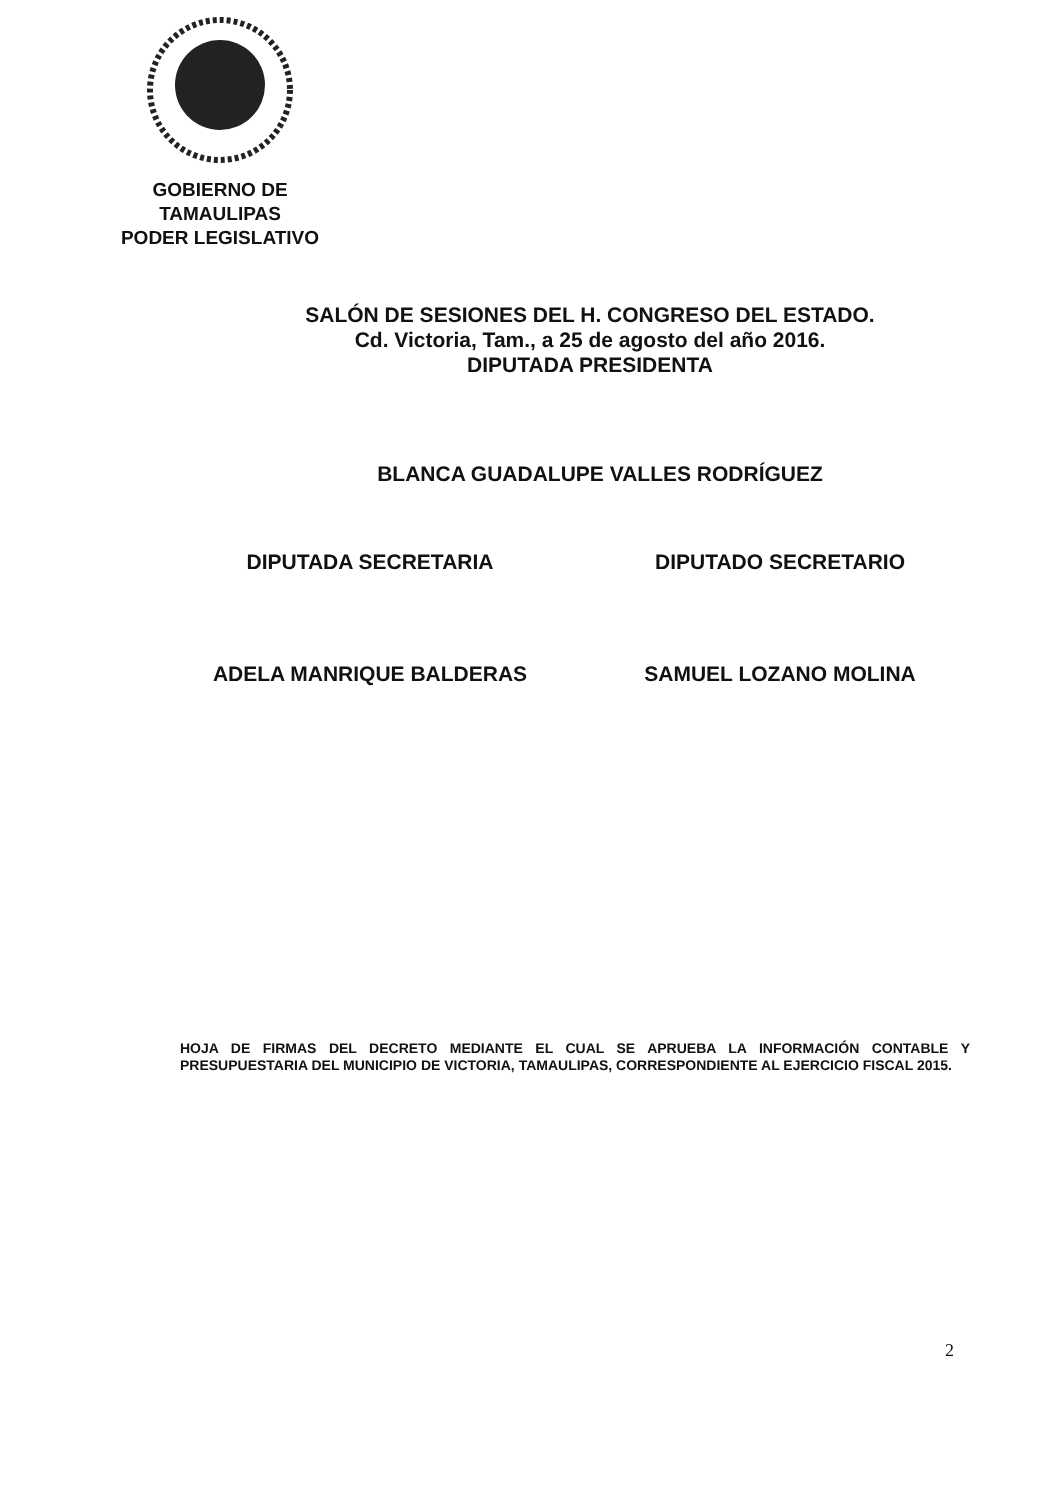GOBIERNO DE TAMAULIPAS
PODER LEGISLATIVO
SALÓN DE SESIONES DEL H. CONGRESO DEL ESTADO.
Cd. Victoria, Tam., a 25 de agosto del año 2016.
DIPUTADA PRESIDENTA
BLANCA GUADALUPE VALLES RODRÍGUEZ
DIPUTADA SECRETARIA DIPUTADO SECRETARIO
ADELA MANRIQUE BALDERAS SAMUEL LOZANO MOLINA
HOJA DE FIRMAS DEL DECRETO MEDIANTE EL CUAL SE APRUEBA LA INFORMACIÓN CONTABLE Y PRESUPUESTARIA DEL MUNICIPIO DE VICTORIA, TAMAULIPAS, CORRESPONDIENTE AL EJERCICIO FISCAL 2015.
2